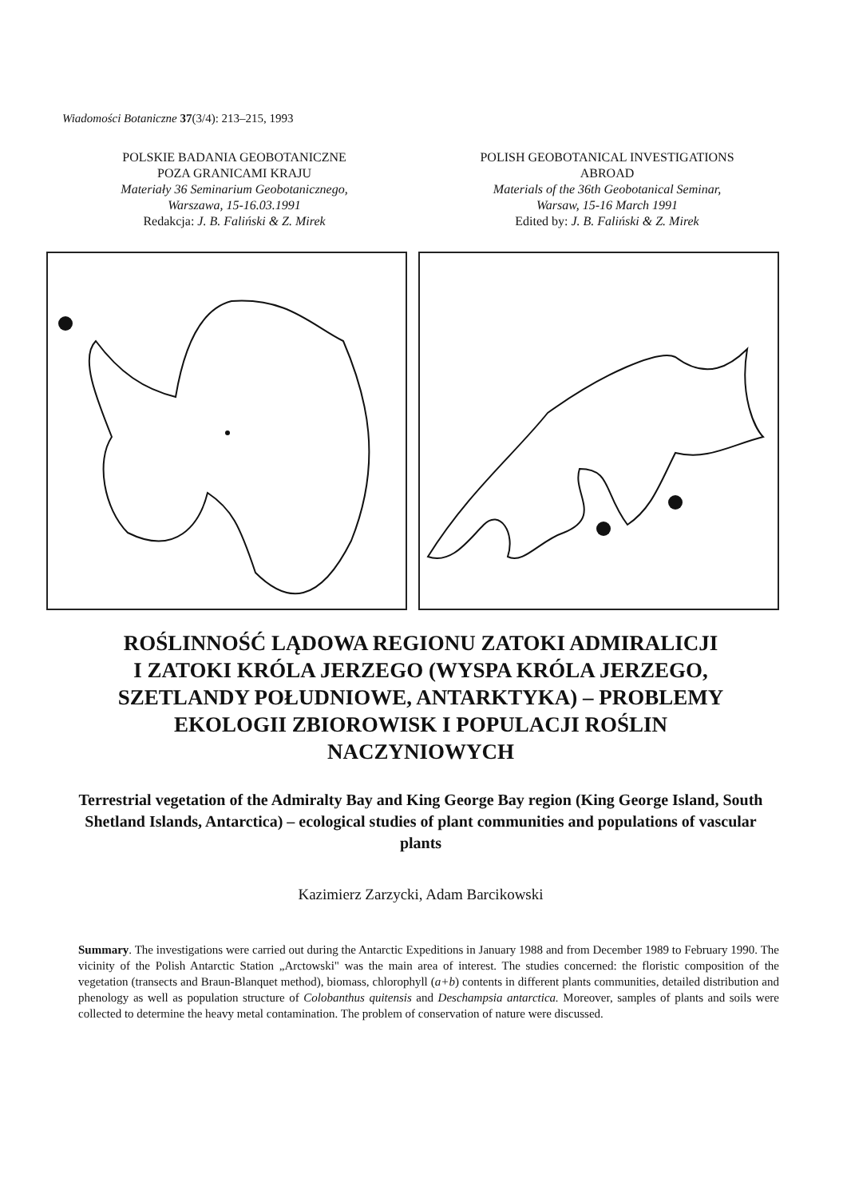Wiadomości Botaniczne 37(3/4): 213–215, 1993
POLSKIE BADANIA GEOBOTANICZNE
POZA GRANICAMI KRAJU
Materiały 36 Seminarium Geobotanicznego,
Warszawa, 15-16.03.1991
Redakcja: J. B. Faliński & Z. Mirek
POLISH GEOBOTANICAL INVESTIGATIONS
ABROAD
Materials of the 36th Geobotanical Seminar,
Warsaw, 15-16 March 1991
Edited by: J. B. Faliński & Z. Mirek
ROŚLINNOŚĆ LĄDOWA REGIONU ZATOKI ADMIRALICJI
I ZATOKI KRÓLA JERZEGO (WYSPA KRÓLA JERZEGO,
SZETLANDY POŁUDNIOWE, ANTARKTYKA) – PROBLEMY
EKOLOGII ZBIOROWISK I POPULACJI ROŚLIN
NACZYNIOWYCH
Terrestrial vegetation of the Admiralty Bay and King George Bay region (King George Island, South Shetland Islands, Antarctica) – ecological studies of plant communities and populations of vascular plants
Kazimierz Zarzycki, Adam Barcikowski
Summary. The investigations were carried out during the Antarctic Expeditions in January 1988 and from December 1989 to February 1990. The vicinity of the Polish Antarctic Station „Arctowski" was the main area of interest. The studies concerned: the floristic composition of the vegetation (transects and Braun-Blanquet method), biomass, chlorophyll (a+b) contents in different plants communities, detailed distribution and phenology as well as population structure of Colobanthus quitensis and Deschampsia antarctica. Moreover, samples of plants and soils were collected to determine the heavy metal contamination. The problem of conservation of nature were discussed.